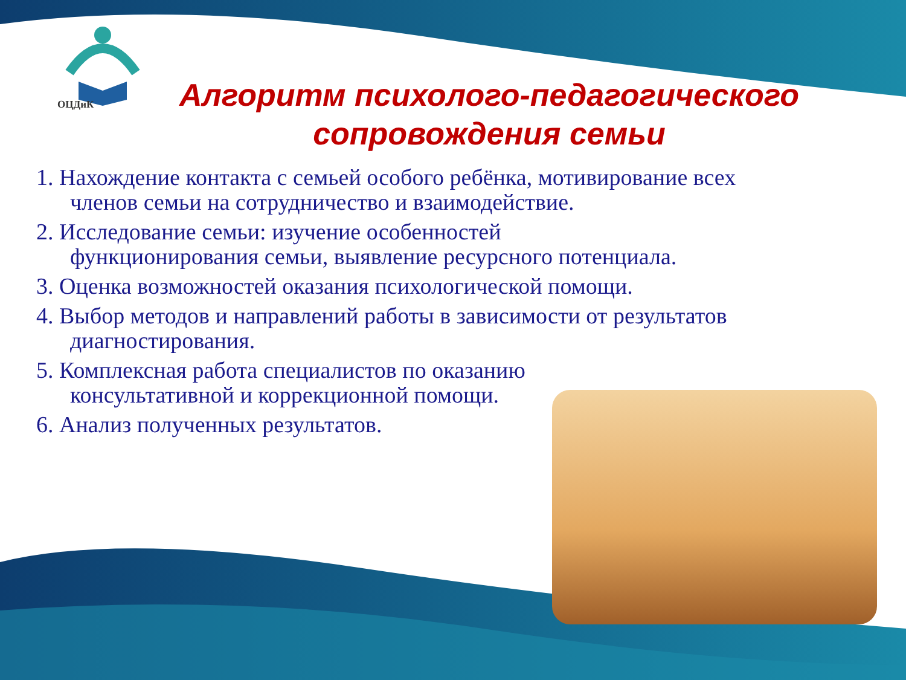ОЦДиК
Алгоритм психолого-педагогического
сопровождения семьи
1. Нахождение контакта с семьей особого ребёнка, мотивирование всех членов семьи на сотрудничество и взаимодействие.
2. Исследование семьи: изучение особенностей
функционирования семьи, выявление ресурсного потенциала.
3. Оценка возможностей оказания психологической помощи.
4. Выбор методов и направлений работы в зависимости от результатов диагностирования.
5. Комплексная работа специалистов по оказанию
консультативной и коррекционной помощи.
6. Анализ полученных результатов.